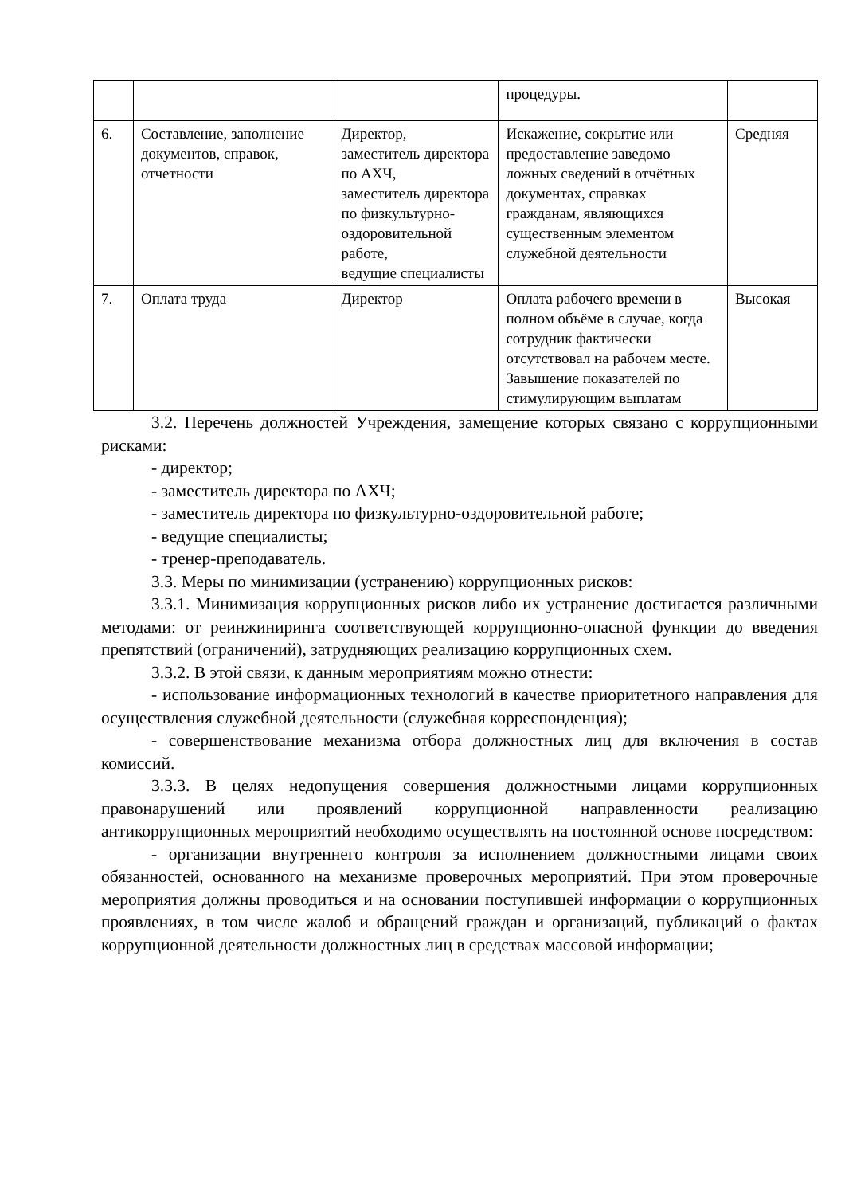| | | | процедуры. | |
| 6. | Составление, заполнение документов, справок, отчетности | Директор, заместитель директора по АХЧ, заместитель директора по физкультурно-оздоровительной работе, ведущие специалисты | Искажение, сокрытие или предоставление заведомо ложных сведений в отчётных документах, справках гражданам, являющихся существенным элементом служебной деятельности | Средняя |
| 7. | Оплата труда | Директор | Оплата рабочего времени в полном объёме в случае, когда сотрудник фактически отсутствовал на рабочем месте. Завышение показателей по стимулирующим выплатам | Высокая |
3.2. Перечень должностей Учреждения, замещение которых связано с коррупционными рисками:
- директор;
- заместитель директора по АХЧ;
- заместитель директора по физкультурно-оздоровительной работе;
- ведущие специалисты;
- тренер-преподаватель.
3.3. Меры по минимизации (устранению) коррупционных рисков:
3.3.1. Минимизация коррупционных рисков либо их устранение достигается различными методами: от реинжиниринга соответствующей коррупционно-опасной функции до введения препятствий (ограничений), затрудняющих реализацию коррупционных схем.
3.3.2. В этой связи, к данным мероприятиям можно отнести:
- использование информационных технологий в качестве приоритетного направления для осуществления служебной деятельности (служебная корреспонденция);
- совершенствование механизма отбора должностных лиц для включения в состав комиссий.
3.3.3. В целях недопущения совершения должностными лицами коррупционных правонарушений или проявлений коррупционной направленности реализацию антикоррупционных мероприятий необходимо осуществлять на постоянной основе посредством:
- организации внутреннего контроля за исполнением должностными лицами своих обязанностей, основанного на механизме проверочных мероприятий. При этом проверочные мероприятия должны проводиться и на основании поступившей информации о коррупционных проявлениях, в том числе жалоб и обращений граждан и организаций, публикаций о фактах коррупционной деятельности должностных лиц в средствах массовой информации;